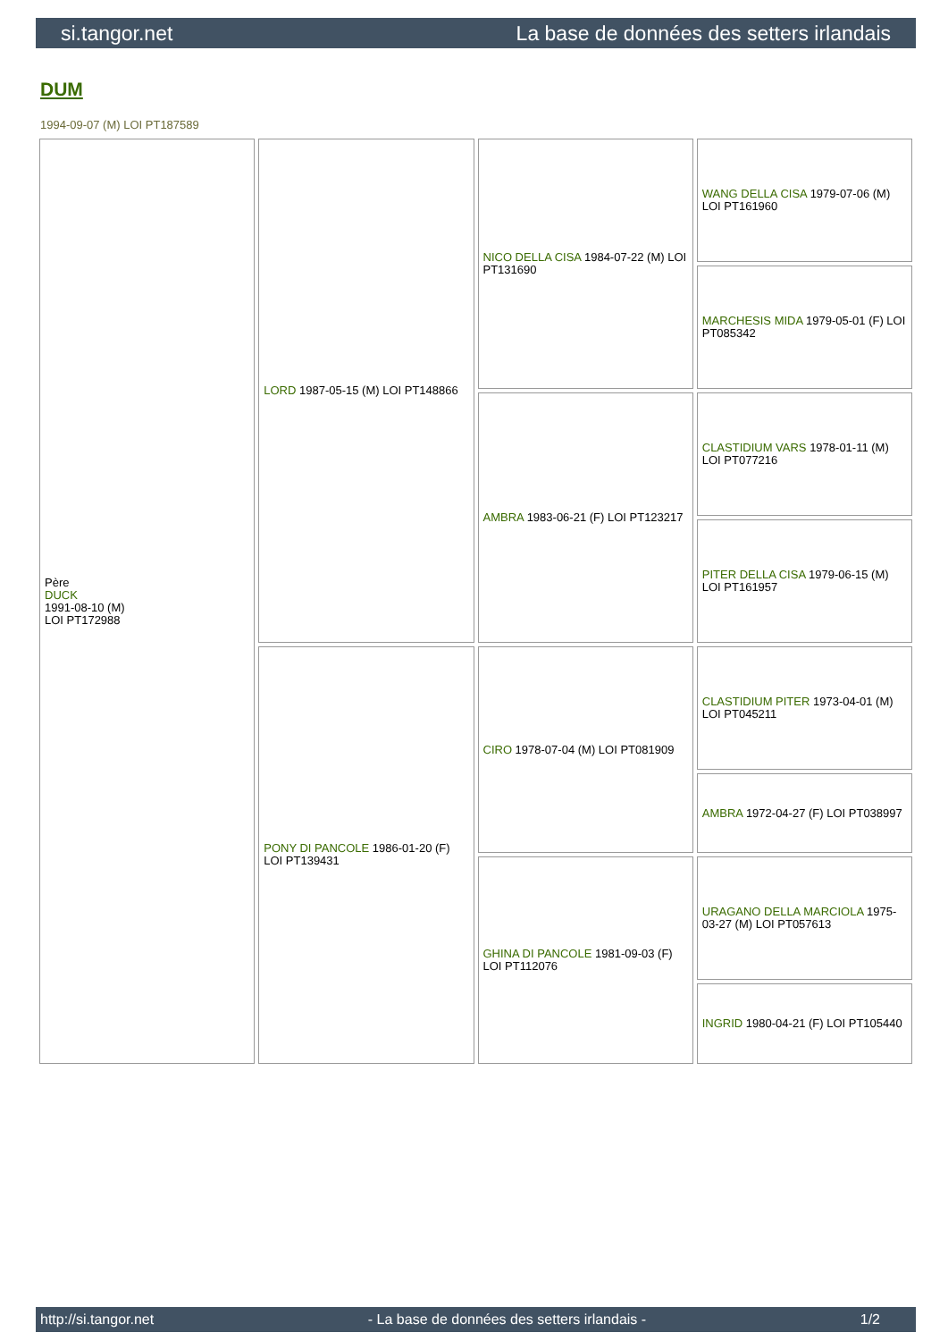si.tangor.net La base de données des setters irlandais
DUM
1994-09-07 (M) LOI PT187589
| Père DUCK 1991-08-10 (M) LOI PT172988 | LORD 1987-05-15 (M) LOI PT148866 | NICO DELLA CISA 1984-07-22 (M) LOI PT131690 | WANG DELLA CISA 1979-07-06 (M) LOI PT161960 |
| | | | MARCHESIS MIDA 1979-05-01 (F) LOI PT085342 |
| | | AMBRA 1983-06-21 (F) LOI PT123217 | CLASTIDIUM VARS 1978-01-11 (M) LOI PT077216 |
| | | | PITER DELLA CISA 1979-06-15 (M) LOI PT161957 |
| | PONY DI PANCOLE 1986-01-20 (F) LOI PT139431 | CIRO 1978-07-04 (M) LOI PT081909 | CLASTIDIUM PITER 1973-04-01 (M) LOI PT045211 |
| | | | AMBRA 1972-04-27 (F) LOI PT038997 |
| | | GHINA DI PANCOLE 1981-09-03 (F) LOI PT112076 | URAGANO DELLA MARCIOLA 1975-03-27 (M) LOI PT057613 |
| | | | INGRID 1980-04-21 (F) LOI PT105440 |
http://si.tangor.net - La base de données des setters irlandais - 1/2